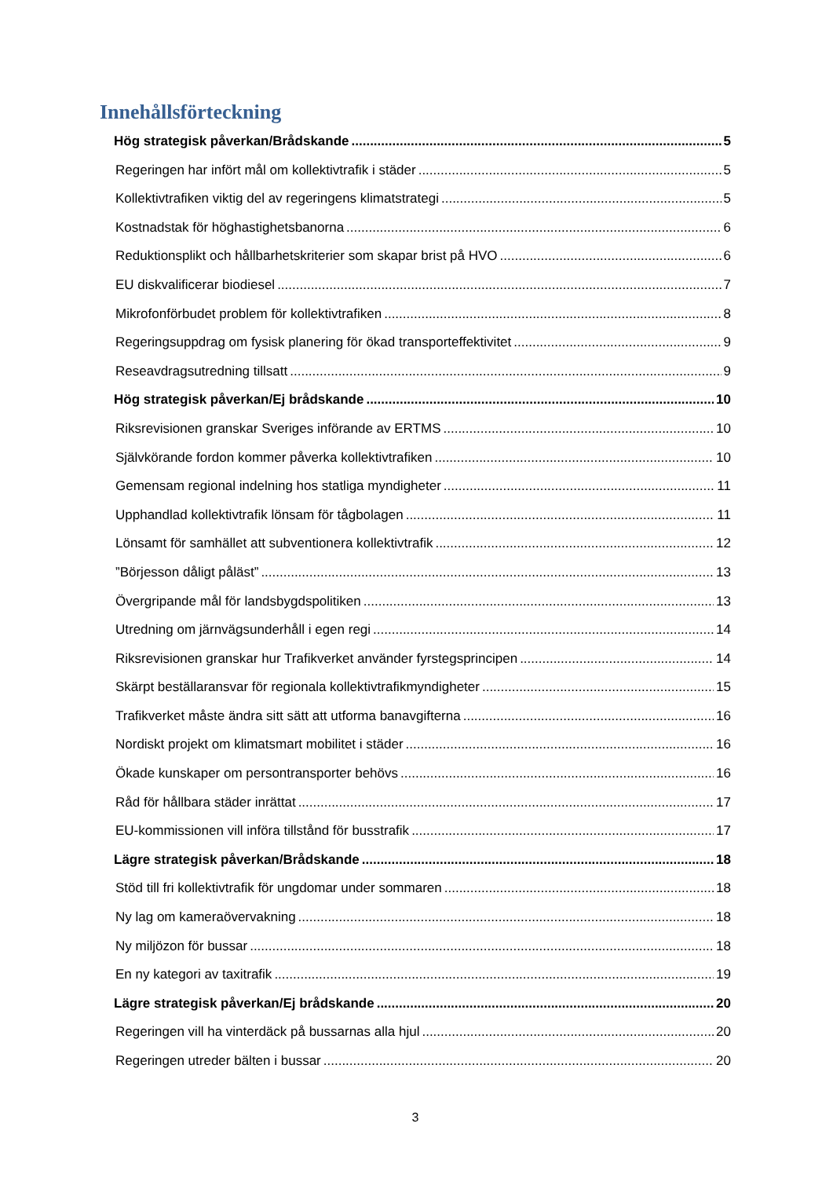Innehållsförteckning
Hög strategisk påverkan/Brådskande 5
Regeringen har infört mål om kollektivtrafik i städer 5
Kollektivtrafiken viktig del av regeringens klimatstrategi 5
Kostnadstak för höghastighetsbanorna 6
Reduktionsplikt och hållbarhetskriterier som skapar brist på HVO 6
EU diskvalificerar biodiesel 7
Mikrofonförbudet problem för kollektivtrafiken 8
Regeringsuppdrag om fysisk planering för ökad transporteffektivitet 9
Reseavdragsutredning tillsatt 9
Hög strategisk påverkan/Ej brådskande 10
Riksrevisionen granskar Sveriges införande av ERTMS 10
Självkörande fordon kommer påverka kollektivtrafiken 10
Gemensam regional indelning hos statliga myndigheter 11
Upphandlad kollektivtrafik lönsam för tågbolagen 11
Lönsamt för samhället att subventionera kollektivtrafik 12
”Börjesson dåligt påläst” 13
Övergripande mål för landsbygdspolitiken 13
Utredning om järnvägsunderhåll i egen regi 14
Riksrevisionen granskar hur Trafikverket använder fyrstegsprincipen 14
Skärpt beställaransvar för regionala kollektivtrafikmyndigheter 15
Trafikverket måste ändra sitt sätt att utforma banavgifterna 16
Nordiskt projekt om klimatsmart mobilitet i städer 16
Ökade kunskaper om persontransporter behövs 16
Råd för hållbara städer inrättat 17
EU-kommissionen vill införa tillstånd för busstrafik 17
Lägre strategisk påverkan/Brådskande 18
Stöd till fri kollektivtrafik för ungdomar under sommaren 18
Ny lag om kameraövervakning 18
Ny miljözon för bussar 18
En ny kategori av taxitrafik 19
Lägre strategisk påverkan/Ej brådskande 20
Regeringen vill ha vinterdäck på bussarnas alla hjul 20
Regeringen utreder bälten i bussar 20
3